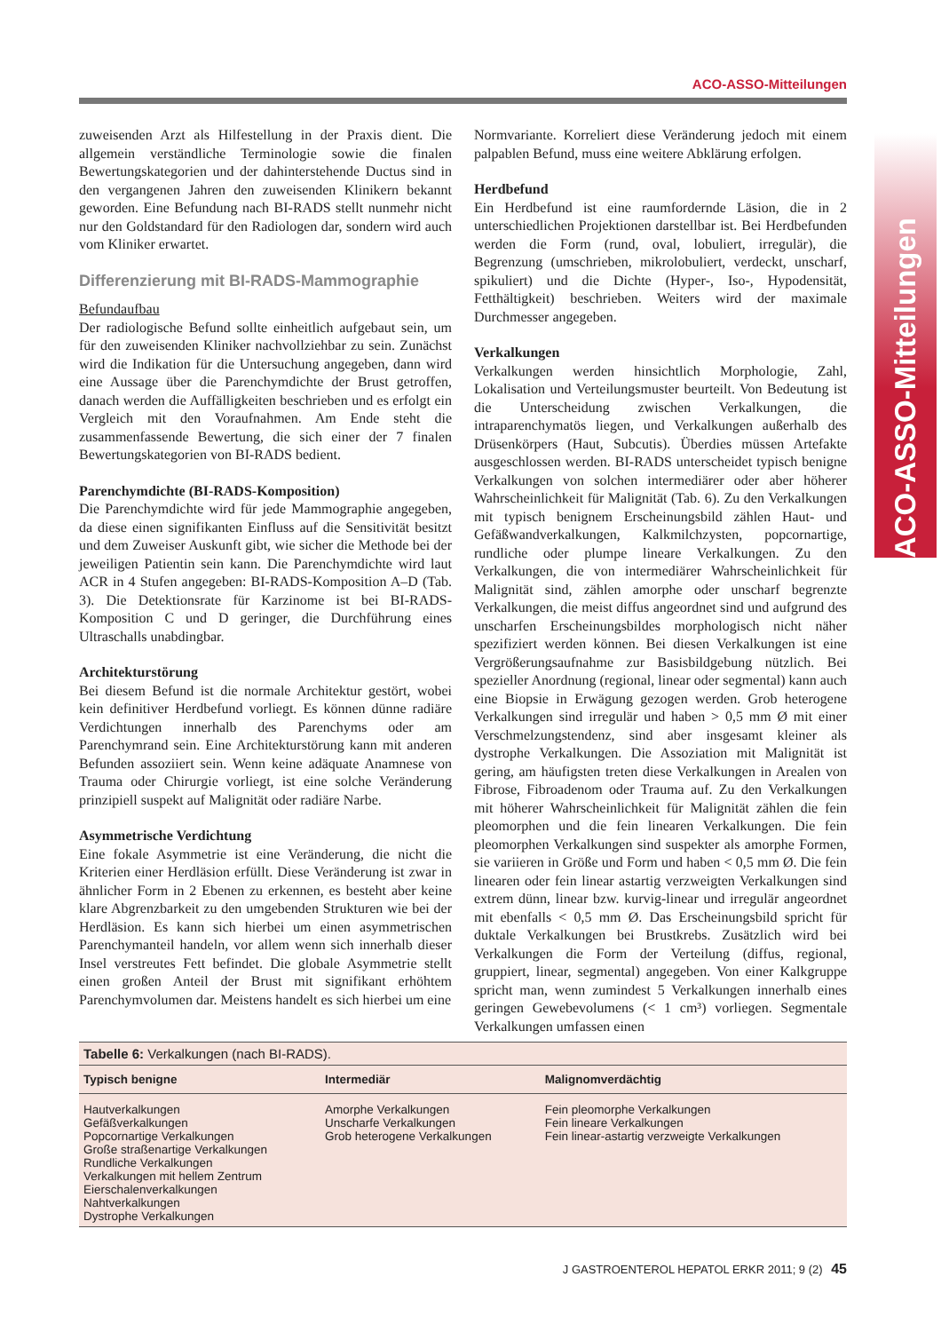ACO-ASSO-Mitteilungen
ACO-ASSO-Mitteilungen
zuweisenden Arzt als Hilfestellung in der Praxis dient. Die allgemein verständliche Terminologie sowie die finalen Bewertungskategorien und der dahinterstehende Ductus sind in den vergangenen Jahren den zuweisenden Klinikern bekannt geworden. Eine Befundung nach BI-RADS stellt nunmehr nicht nur den Goldstandard für den Radiologen dar, sondern wird auch vom Kliniker erwartet.
Differenzierung mit BI-RADS-Mammographie
Befundaufbau
Der radiologische Befund sollte einheitlich aufgebaut sein, um für den zuweisenden Kliniker nachvollziehbar zu sein. Zunächst wird die Indikation für die Untersuchung angegeben, dann wird eine Aussage über die Parenchymdichte der Brust getroffen, danach werden die Auffälligkeiten beschrieben und es erfolgt ein Vergleich mit den Voraufnahmen. Am Ende steht die zusammenfassende Bewertung, die sich einer der 7 finalen Bewertungskategorien von BI-RADS bedient.
Parenchymdichte (BI-RADS-Komposition)
Die Parenchymdichte wird für jede Mammographie angegeben, da diese einen signifikanten Einfluss auf die Sensitivität besitzt und dem Zuweiser Auskunft gibt, wie sicher die Methode bei der jeweiligen Patientin sein kann. Die Parenchymdichte wird laut ACR in 4 Stufen angegeben: BI-RADS-Komposition A–D (Tab. 3). Die Detektionsrate für Karzinome ist bei BI-RADS-Komposition C und D geringer, die Durchführung eines Ultraschalls unabdingbar.
Architekturstörung
Bei diesem Befund ist die normale Architektur gestört, wobei kein definitiver Herdbefund vorliegt. Es können dünne radiäre Verdichtungen innerhalb des Parenchyms oder am Parenchymrand sein. Eine Architekturstörung kann mit anderen Befunden assoziiert sein. Wenn keine adäquate Anamnese von Trauma oder Chirurgie vorliegt, ist eine solche Veränderung prinzipiell suspekt auf Malignität oder radiäre Narbe.
Asymmetrische Verdichtung
Eine fokale Asymmetrie ist eine Veränderung, die nicht die Kriterien einer Herdläsion erfüllt. Diese Veränderung ist zwar in ähnlicher Form in 2 Ebenen zu erkennen, es besteht aber keine klare Abgrenzbarkeit zu den umgebenden Strukturen wie bei der Herdläsion. Es kann sich hierbei um einen asymmetrischen Parenchymanteil handeln, vor allem wenn sich innerhalb dieser Insel verstreutes Fett befindet. Die globale Asymmetrie stellt einen großen Anteil der Brust mit signifikant erhöhtem Parenchymvolumen dar. Meistens handelt es sich hierbei um eine
Normvariante. Korreliert diese Veränderung jedoch mit einem palpablen Befund, muss eine weitere Abklärung erfolgen.
Herdbefund
Ein Herdbefund ist eine raumfordernde Läsion, die in 2 unterschiedlichen Projektionen darstellbar ist. Bei Herdbefunden werden die Form (rund, oval, lobuliert, irregulär), die Begrenzung (umschrieben, mikrolobuliert, verdeckt, unscharf, spikuliert) und die Dichte (Hyper-, Iso-, Hypodensität, Fetthältigkeit) beschrieben. Weiters wird der maximale Durchmesser angegeben.
Verkalkungen
Verkalkungen werden hinsichtlich Morphologie, Zahl, Lokalisation und Verteilungsmuster beurteilt. Von Bedeutung ist die Unterscheidung zwischen Verkalkungen, die intraparenchymatös liegen, und Verkalkungen außerhalb des Drüsenkörpers (Haut, Subcutis). Überdies müssen Artefakte ausgeschlossen werden. BI-RADS unterscheidet typisch benigne Verkalkungen von solchen intermediärer oder aber höherer Wahrscheinlichkeit für Malignität (Tab. 6). Zu den Verkalkungen mit typisch benignem Erscheinungsbild zählen Haut- und Gefäßwandverkalkungen, Kalkmilchzysten, popcornartige, rundliche oder plumpe lineare Verkalkungen. Zu den Verkalkungen, die von intermediärer Wahrscheinlichkeit für Malignität sind, zählen amorphe oder unscharf begrenzte Verkalkungen, die meist diffus angeordnet sind und aufgrund des unscharfen Erscheinungsbildes morphologisch nicht näher spezifiziert werden können. Bei diesen Verkalkungen ist eine Vergrößerungsaufnahme zur Basisbildgebung nützlich. Bei spezieller Anordnung (regional, linear oder segmental) kann auch eine Biopsie in Erwägung gezogen werden. Grob heterogene Verkalkungen sind irregulär und haben > 0,5 mm Ø mit einer Verschmelzungstendenz, sind aber insgesamt kleiner als dystrophe Verkalkungen. Die Assoziation mit Malignität ist gering, am häufigsten treten diese Verkalkungen in Arealen von Fibrose, Fibroadenom oder Trauma auf. Zu den Verkalkungen mit höherer Wahrscheinlichkeit für Malignität zählen die fein pleomorphen und die fein linearen Verkalkungen. Die fein pleomorphen Verkalkungen sind suspekter als amorphe Formen, sie variieren in Größe und Form und haben < 0,5 mm Ø. Die fein linearen oder fein linear astartig verzweigten Verkalkungen sind extrem dünn, linear bzw. kurvig-linear und irregulär angeordnet mit ebenfalls < 0,5 mm Ø. Das Erscheinungsbild spricht für duktale Verkalkungen bei Brustkrebs. Zusätzlich wird bei Verkalkungen die Form der Verteilung (diffus, regional, gruppiert, linear, segmental) angegeben. Von einer Kalkgruppe spricht man, wenn zumindest 5 Verkalkungen innerhalb eines geringen Gewebevolumens (< 1 cm³) vorliegen. Segmentale Verkalkungen umfassen einen
| Tabelle 6: Verkalkungen (nach BI-RADS). | | |
| Typisch benigne | Intermediär | Malignomverdächtig |
| Hautverkalkungen Gefäßverkalkungen Popcornartige Verkalkungen Große straßenartige Verkalkungen Rundliche Verkalkungen Verkalkungen mit hellem Zentrum Eierschalenverkalkungen Nahtverkalkungen Dystrophe Verkalkungen | Amorphe Verkalkungen Unscharfe Verkalkungen Grob heterogene Verkalkungen | Fein pleomorphe Verkalkungen Fein lineare Verkalkungen Fein linear-astartig verzweigte Verkalkungen |
J GASTROENTEROL HEPATOL ERKR 2011; 9 (2) 45